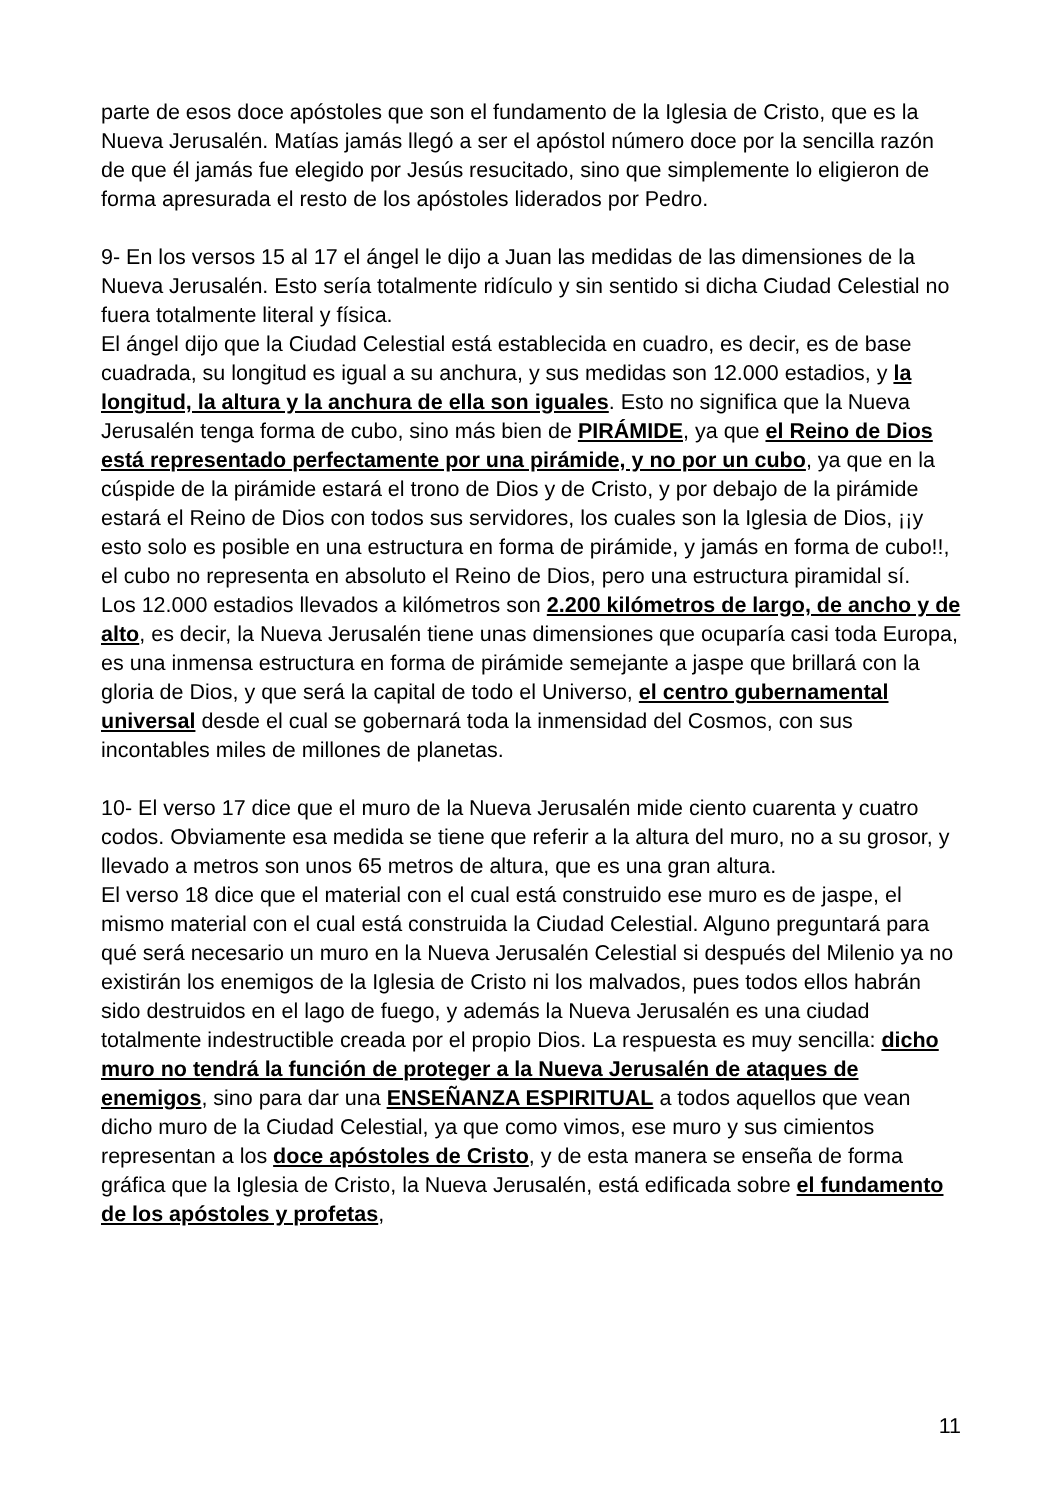parte de esos doce apóstoles que son el fundamento de la Iglesia de Cristo, que es la Nueva Jerusalén. Matías jamás llegó a ser el apóstol número doce por la sencilla razón de que él jamás fue elegido por Jesús resucitado, sino que simplemente lo eligieron de forma apresurada el resto de los apóstoles liderados por Pedro.
9- En los versos 15 al 17 el ángel le dijo a Juan las medidas de las dimensiones de la Nueva Jerusalén. Esto sería totalmente ridículo y sin sentido si dicha Ciudad Celestial no fuera totalmente literal y física.
El ángel dijo que la Ciudad Celestial está establecida en cuadro, es decir, es de base cuadrada, su longitud es igual a su anchura, y sus medidas son 12.000 estadios, y la longitud, la altura y la anchura de ella son iguales. Esto no significa que la Nueva Jerusalén tenga forma de cubo, sino más bien de PIRÁMIDE, ya que el Reino de Dios está representado perfectamente por una pirámide, y no por un cubo, ya que en la cúspide de la pirámide estará el trono de Dios y de Cristo, y por debajo de la pirámide estará el Reino de Dios con todos sus servidores, los cuales son la Iglesia de Dios, ¡¡y esto solo es posible en una estructura en forma de pirámide, y jamás en forma de cubo!!, el cubo no representa en absoluto el Reino de Dios, pero una estructura piramidal sí.
Los 12.000 estadios llevados a kilómetros son 2.200 kilómetros de largo, de ancho y de alto, es decir, la Nueva Jerusalén tiene unas dimensiones que ocuparía casi toda Europa, es una inmensa estructura en forma de pirámide semejante a jaspe que brillará con la gloria de Dios, y que será la capital de todo el Universo, el centro gubernamental universal desde el cual se gobernará toda la inmensidad del Cosmos, con sus incontables miles de millones de planetas.
10- El verso 17 dice que el muro de la Nueva Jerusalén mide ciento cuarenta y cuatro codos. Obviamente esa medida se tiene que referir a la altura del muro, no a su grosor, y llevado a metros son unos 65 metros de altura, que es una gran altura.
El verso 18 dice que el material con el cual está construido ese muro es de jaspe, el mismo material con el cual está construida la Ciudad Celestial. Alguno preguntará para qué será necesario un muro en la Nueva Jerusalén Celestial si después del Milenio ya no existirán los enemigos de la Iglesia de Cristo ni los malvados, pues todos ellos habrán sido destruidos en el lago de fuego, y además la Nueva Jerusalén es una ciudad totalmente indestructible creada por el propio Dios. La respuesta es muy sencilla: dicho muro no tendrá la función de proteger a la Nueva Jerusalén de ataques de enemigos, sino para dar una ENSEÑANZA ESPIRITUAL a todos aquellos que vean dicho muro de la Ciudad Celestial, ya que como vimos, ese muro y sus cimientos representan a los doce apóstoles de Cristo, y de esta manera se enseña de forma gráfica que la Iglesia de Cristo, la Nueva Jerusalén, está edificada sobre el fundamento de los apóstoles y profetas,
11